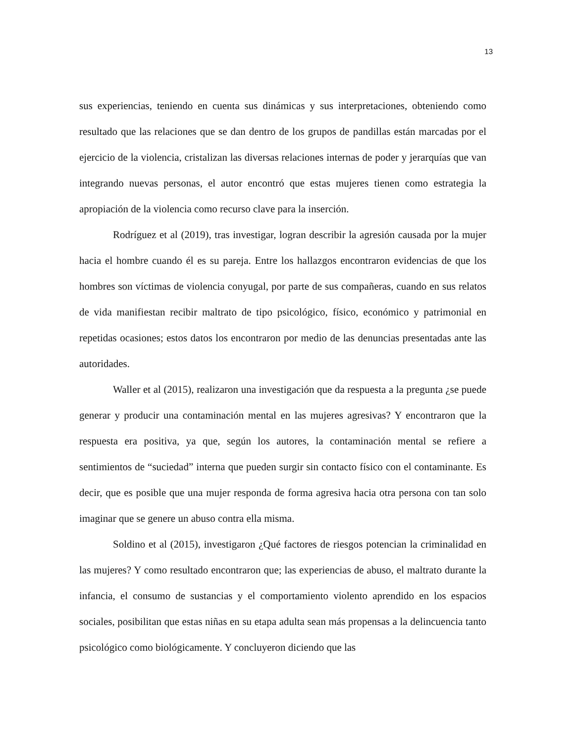13
sus experiencias, teniendo en cuenta sus dinámicas y sus interpretaciones, obteniendo como resultado que las relaciones que se dan dentro de los grupos de pandillas están marcadas por el ejercicio de la violencia, cristalizan las diversas relaciones internas de poder y jerarquías que van integrando nuevas personas, el autor encontró que estas mujeres tienen como estrategia la apropiación de la violencia como recurso clave para la inserción.
Rodríguez et al (2019), tras investigar, logran describir la agresión causada por la mujer hacia el hombre cuando él es su pareja. Entre los hallazgos encontraron evidencias de que los hombres son víctimas de violencia conyugal, por parte de sus compañeras, cuando en sus relatos de vida manifiestan recibir maltrato de tipo psicológico, físico, económico y patrimonial en repetidas ocasiones; estos datos los encontraron por medio de las denuncias presentadas ante las autoridades.
Waller et al (2015), realizaron una investigación que da respuesta a la pregunta ¿se puede generar y producir una contaminación mental en las mujeres agresivas? Y encontraron que la respuesta era positiva, ya que, según los autores, la contaminación mental se refiere a sentimientos de “suciedad” interna que pueden surgir sin contacto físico con el contaminante. Es decir, que es posible que una mujer responda de forma agresiva hacia otra persona con tan solo imaginar que se genere un abuso contra ella misma.
Soldino et al (2015), investigaron ¿Qué factores de riesgos potencian la criminalidad en las mujeres? Y como resultado encontraron que; las experiencias de abuso, el maltrato durante la infancia, el consumo de sustancias y el comportamiento violento aprendido en los espacios sociales, posibilitan que estas niñas en su etapa adulta sean más propensas a la delincuencia tanto psicológico como biológicamente. Y concluyeron diciendo que las